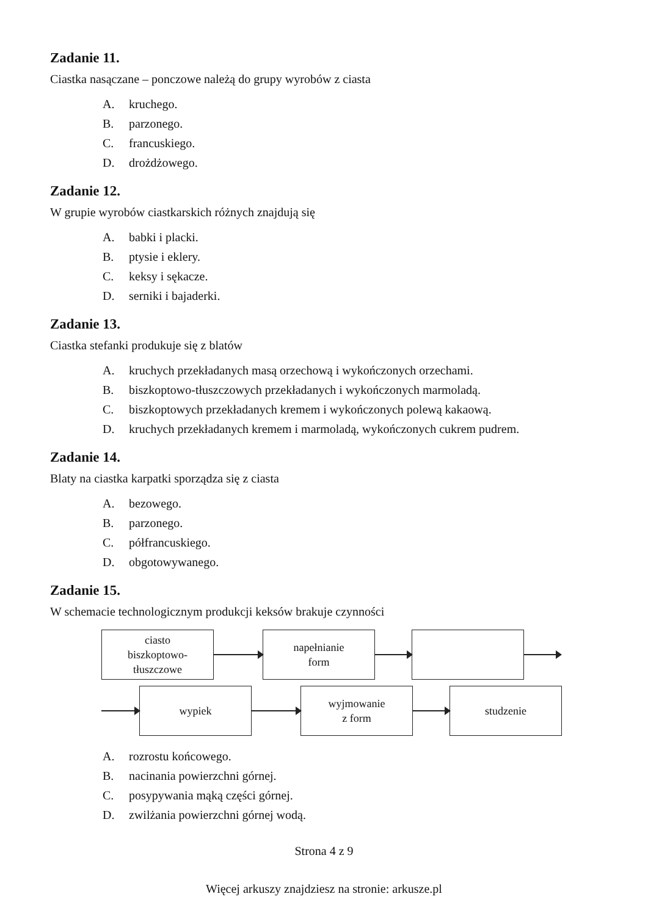Zadanie 11.
Ciastka nasączane – ponczowe należą do grupy wyrobów z ciasta
A. kruchego.
B. parzonego.
C. francuskiego.
D. drożdżowego.
Zadanie 12.
W grupie wyrobów ciastkarskich różnych znajdują się
A. babki i placki.
B. ptysie i eklery.
C. keksy i sękacze.
D. serniki i bajaderki.
Zadanie 13.
Ciastka stefanki produkuje się z blatów
A. kruchych przekładanych masą orzechową i wykończonych orzechami.
B. biszkoptowo-tłuszczowych przekładanych i wykończonych marmoladą.
C. biszkoptowych przekładanych kremem i wykończonych polewą kakaową.
D. kruchych przekładanych kremem i marmoladą, wykończonych cukrem pudrem.
Zadanie 14.
Blaty na ciastka karpatki sporządza się z ciasta
A. bezowego.
B. parzonego.
C. półfrancuskiego.
D. obgotowywanego.
Zadanie 15.
W schemacie technologicznym produkcji keksów brakuje czynności
ciasto
biszkoptowo-
tłuszczowe
napełnianie
form
wypiek
wyjmowanie
z form
studzenie
A. rozrostu końcowego.
B. nacinania powierzchni górnej.
C. posypywania mąką części górnej.
D. zwilżania powierzchni górnej wodą.
Strona 4 z 9
Więcej arkuszy znajdziesz na stronie: arkusze.pl